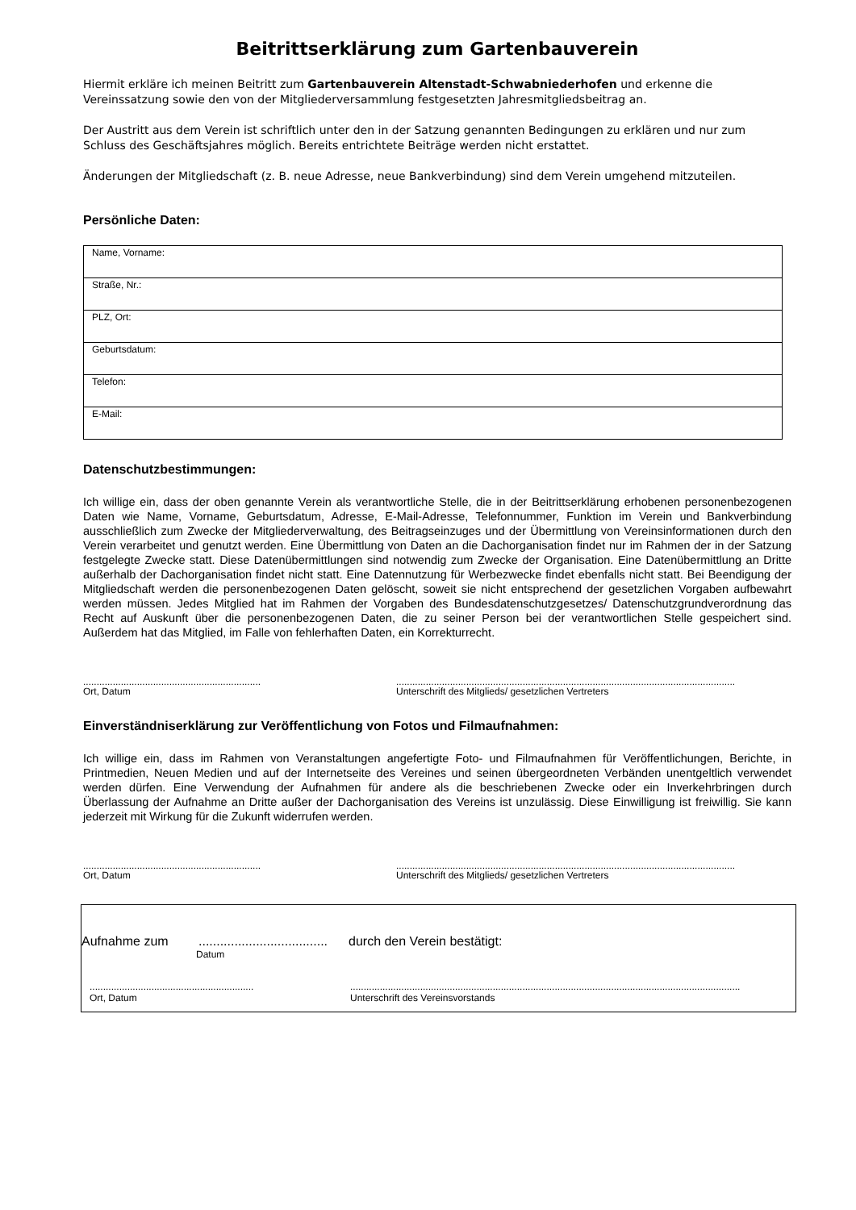Beitrittserklärung zum Gartenbauverein
Hiermit erkläre ich meinen Beitritt zum Gartenbauverein Altenstadt-Schwabniederhofen und erkenne die Vereinssatzung sowie den von der Mitgliederversammlung festgesetzten Jahresmitgliedsbeitrag an.
Der Austritt aus dem Verein ist schriftlich unter den in der Satzung genannten Bedingungen zu erklären und nur zum Schluss des Geschäftsjahres möglich. Bereits entrichtete Beiträge werden nicht erstattet.
Änderungen der Mitgliedschaft (z. B. neue Adresse, neue Bankverbindung) sind dem Verein umgehend mitzuteilen.
Persönliche Daten:
| Name, Vorname: |
| Straße, Nr.: |
| PLZ, Ort: |
| Geburtsdatum: |
| Telefon: |
| E-Mail: |
Datenschutzbestimmungen:
Ich willige ein, dass der oben genannte Verein als verantwortliche Stelle, die in der Beitrittserklärung erhobenen personenbezogenen Daten wie Name, Vorname, Geburtsdatum, Adresse, E-Mail-Adresse, Telefonnummer, Funktion im Verein und Bankverbindung ausschließlich zum Zwecke der Mitgliederverwaltung, des Beitragseinzuges und der Übermittlung von Vereinsinformationen durch den Verein verarbeitet und genutzt werden. Eine Übermittlung von Daten an die Dachorganisation findet nur im Rahmen der in der Satzung festgelegte Zwecke statt. Diese Datenübermittlungen sind notwendig zum Zwecke der Organisation. Eine Datenübermittlung an Dritte außerhalb der Dachorganisation findet nicht statt. Eine Datennutzung für Werbezwecke findet ebenfalls nicht statt. Bei Beendigung der Mitgliedschaft werden die personenbezogenen Daten gelöscht, soweit sie nicht entsprechend der gesetzlichen Vorgaben aufbewahrt werden müssen. Jedes Mitglied hat im Rahmen der Vorgaben des Bundesdatenschutzgesetzes/ Datenschutzgrundverordnung das Recht auf Auskunft über die personenbezogenen Daten, die zu seiner Person bei der verantwortlichen Stelle gespeichert sind. Außerdem hat das Mitglied, im Falle von fehlerhaften Daten, ein Korrekturrecht.
..................................................................
Ort, Datum
..............................................................................................................................
Unterschrift des Mitglieds/ gesetzlichen Vertreters
Einverständniserklärung zur Veröffentlichung von Fotos und Filmaufnahmen:
Ich willige ein, dass im Rahmen von Veranstaltungen angefertigte Foto- und Filmaufnahmen für Veröffentlichungen, Berichte, in Printmedien, Neuen Medien und auf der Internetseite des Vereines und seinen übergeordneten Verbänden unentgeltlich verwendet werden dürfen. Eine Verwendung der Aufnahmen für andere als die beschriebenen Zwecke oder ein Inverkehrbringen durch Überlassung der Aufnahme an Dritte außer der Dachorganisation des Vereins ist unzulässig. Diese Einwilligung ist freiwillig. Sie kann jederzeit mit Wirkung für die Zukunft widerrufen werden.
..................................................................
Ort, Datum
..............................................................................................................................
Unterschrift des Mitglieds/ gesetzlichen Vertreters
Aufnahme zum.................................... durch den Verein bestätigt:
Datum
.............................................................
Ort, Datum
.................................................................................................................................................
Unterschrift des Vereinsvorstands